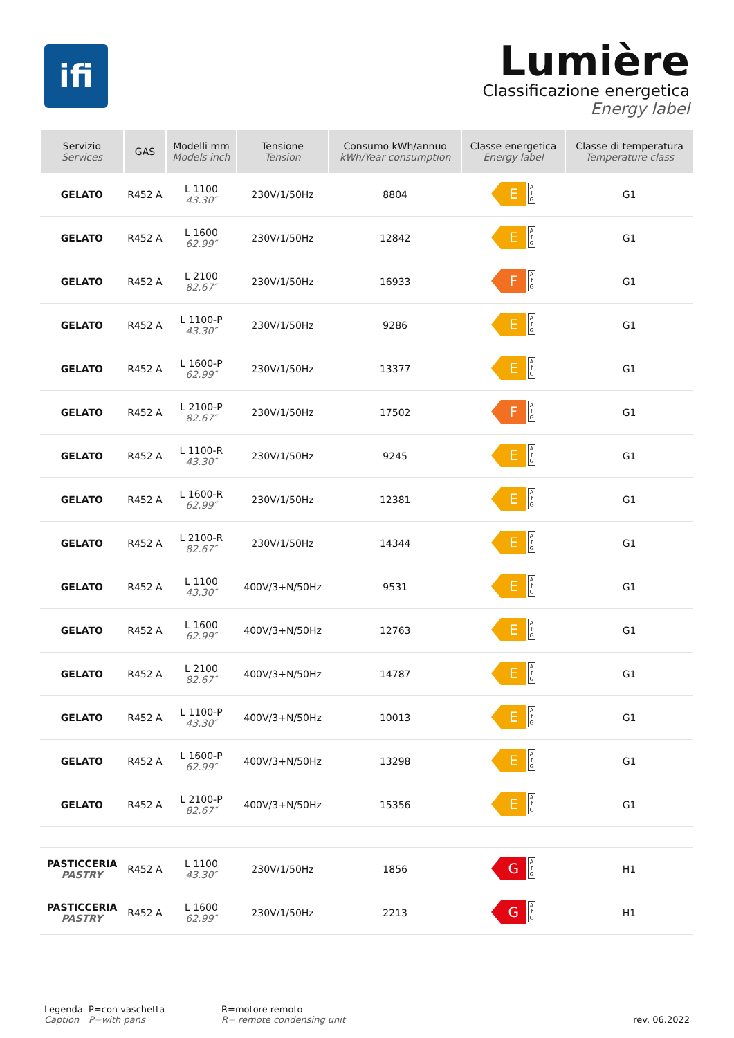ifi
Lumière
Classificazione energetica
Energy label
| Servizio Services | GAS | Modelli mm Models inch | Tensione Tension | Consumo kWh/annuo kWh/Year consumption | Classe energetica Energy label | Classe di temperatura Temperature class |
| --- | --- | --- | --- | --- | --- | --- |
| GELATO | R452 A | L 1100 43.30″ | 230V/1/50Hz | 8804 | E A ↑ G | G1 |
| GELATO | R452 A | L 1600 62.99″ | 230V/1/50Hz | 12842 | E A ↑ G | G1 |
| GELATO | R452 A | L 2100 82.67″ | 230V/1/50Hz | 16933 | F A ↑ G | G1 |
| GELATO | R452 A | L 1100-P 43.30″ | 230V/1/50Hz | 9286 | E A ↑ G | G1 |
| GELATO | R452 A | L 1600-P 62.99″ | 230V/1/50Hz | 13377 | E A ↑ G | G1 |
| GELATO | R452 A | L 2100-P 82.67″ | 230V/1/50Hz | 17502 | F A ↑ G | G1 |
| GELATO | R452 A | L 1100-R 43.30″ | 230V/1/50Hz | 9245 | E A ↑ G | G1 |
| GELATO | R452 A | L 1600-R 62.99″ | 230V/1/50Hz | 12381 | E A ↑ G | G1 |
| GELATO | R452 A | L 2100-R 82.67″ | 230V/1/50Hz | 14344 | E A ↑ G | G1 |
| GELATO | R452 A | L 1100 43.30″ | 400V/3+N/50Hz | 9531 | E A ↑ G | G1 |
| GELATO | R452 A | L 1600 62.99″ | 400V/3+N/50Hz | 12763 | E A ↑ G | G1 |
| GELATO | R452 A | L 2100 82.67″ | 400V/3+N/50Hz | 14787 | E A ↑ G | G1 |
| GELATO | R452 A | L 1100-P 43.30″ | 400V/3+N/50Hz | 10013 | E A ↑ G | G1 |
| GELATO | R452 A | L 1600-P 62.99″ | 400V/3+N/50Hz | 13298 | E A ↑ G | G1 |
| GELATO | R452 A | L 2100-P 82.67″ | 400V/3+N/50Hz | 15356 | E A ↑ G | G1 |
| PASTICCERIA PASTRY | R452 A | L 1100 43.30″ | 230V/1/50Hz | 1856 | G A ↑ G | H1 |
| PASTICCERIA PASTRY | R452 A | L 1600 62.99″ | 230V/1/50Hz | 2213 | G A ↑ G | H1 |
Legenda
Caption
P=con vaschetta
P=with pans
R=motore remoto
R= remote condensing unit
rev. 06.2022